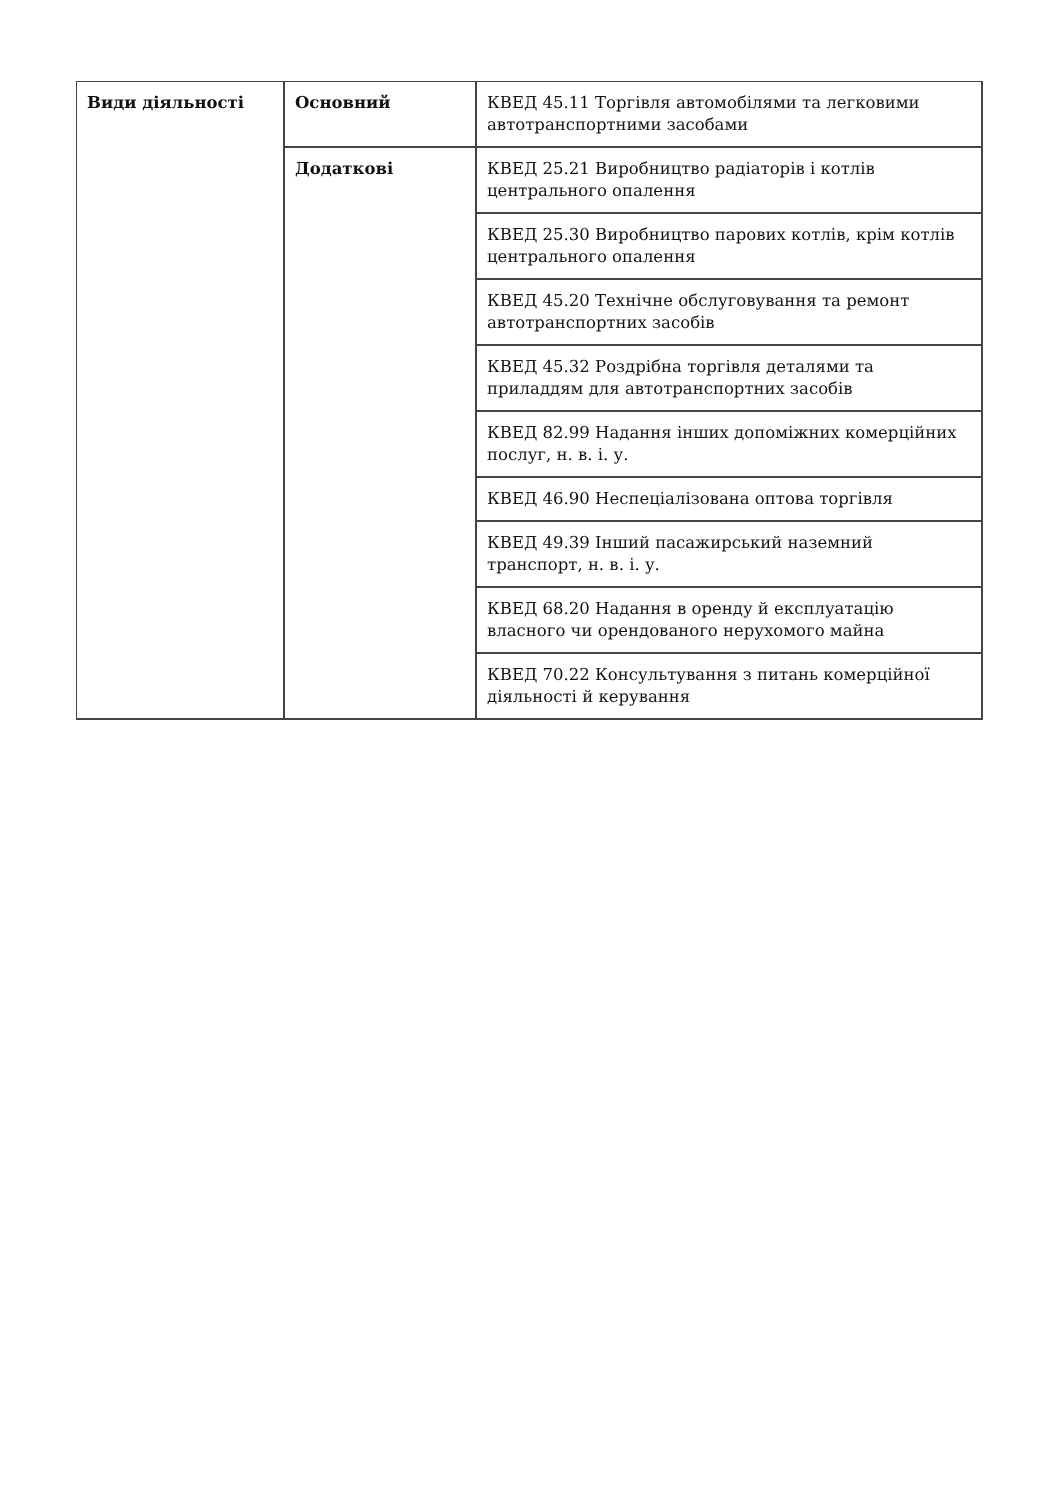| Види діяльності | Основний | КВЕД 45.11 Торгівля автомобілями та легковими автотранспортними засобами |
| | Додаткові | КВЕД 25.21 Виробництво радіаторів і котлів центрального опалення |
| | | КВЕД 25.30 Виробництво парових котлів, крім котлів центрального опалення |
| | | КВЕД 45.20 Технічне обслуговування та ремонт автотранспортних засобів |
| | | КВЕД 45.32 Роздрібна торгівля деталями та приладдям для автотранспортних засобів |
| | | КВЕД 82.99 Надання інших допоміжних комерційних послуг, н. в. і. у. |
| | | КВЕД 46.90 Неспеціалізована оптова торгівля |
| | | КВЕД 49.39 Інший пасажирський наземний транспорт, н. в. і. у. |
| | | КВЕД 68.20 Надання в оренду й експлуатацію власного чи орендованого нерухомого майна |
| | | КВЕД 70.22 Консультування з питань комерційної діяльності й керування |